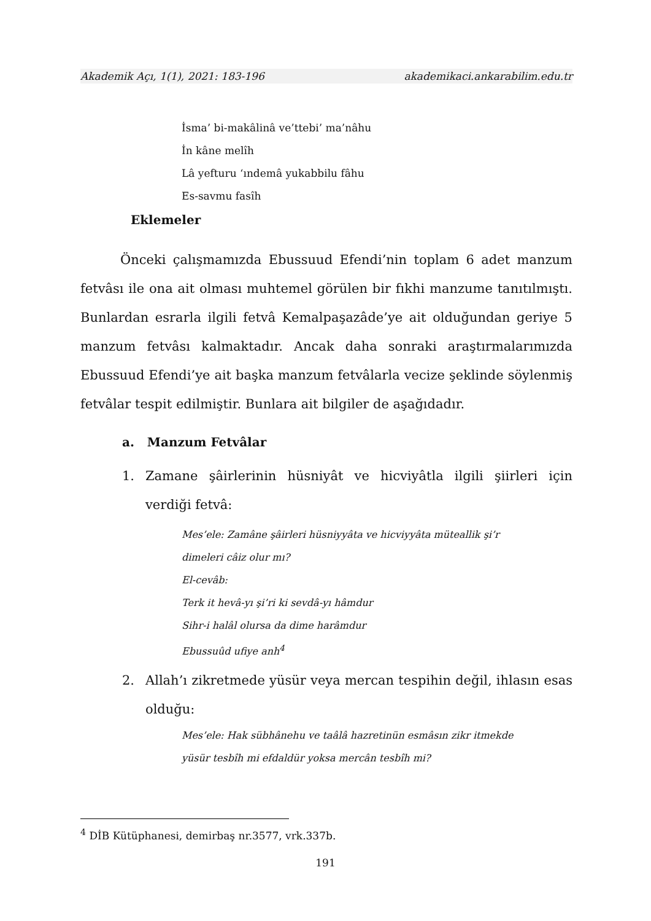Akademik Açı, 1(1), 2021: 183-196 akademikaci.ankarabilim.edu.tr
İsma’ bi-makâlinâ ve’ttebi’ ma’nâhu
İn kâne melîh
Lâ yefturu ‘ındemâ yukabbilu fâhu
Es-savmu fasîh
Eklemeler
Önceki çalışmamızda Ebussuud Efendi’nin toplam 6 adet manzum fetvâsı ile ona ait olması muhtemel görülen bir fıkhi manzume tanıtılmıştı. Bunlardan esrarla ilgili fetvâ Kemalpaşazâde’ye ait olduğundan geriye 5 manzum fetvâsı kalmaktadır. Ancak daha sonraki araştırmalarımızda Ebussuud Efendi’ye ait başka manzum fetvâlarla vecize şeklinde söylenmiş fetvâlar tespit edilmiştir. Bunlara ait bilgiler de aşağıdadır.
a. Manzum Fetvâlar
1. Zamane şâirlerinin hüsniyât ve hicviyâtla ilgili şiirleri için verdiği fetvâ:
Mes’ele: Zamâne şâirleri hüsniyyâta ve hicviyyâta müteallik şi’r
dimeleri câiz olur mı?
El-cevâb:
Terk it hevâ-yı şi’ri ki sevdâ-yı hâmdur
Sihr-i halâl olursa da dime harâmdur
Ebussuûd ufiye anh<sup>4</sup>
2. Allah’ı zikretmede yüsür veya mercan tespihin değil, ihlasın esas olduğu:
Mes’ele: Hak sübhânehu ve taâlâ hazretinün esmâsın zikr itmekde
yüsür tesbîh mi efdaldür yoksa mercân tesbîh mi?
<sup>4</sup> DİB Kütüphanesi, demirbaş nr.3577, vrk.337b.
191